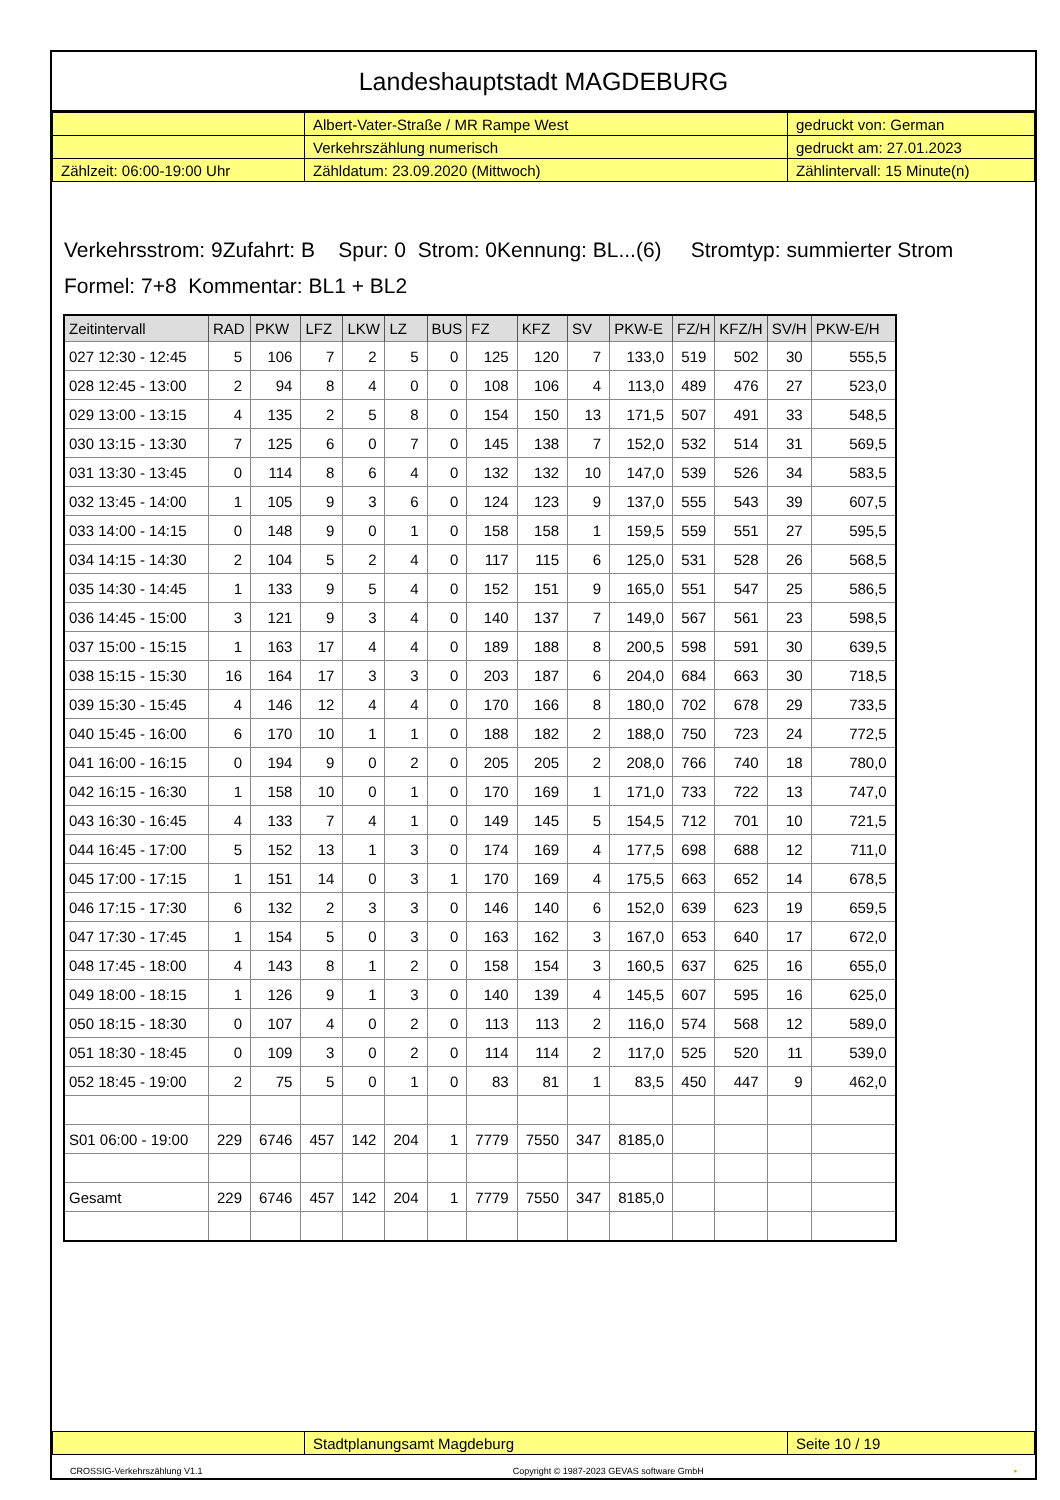Landeshauptstadt MAGDEBURG
| | Albert-Vater-Straße / MR Rampe West | gedruckt von: German |
| | Verkehrszählung numerisch | gedruckt am: 27.01.2023 |
| Zählzeit: 06:00-19:00 Uhr | Zähldatum: 23.09.2020 (Mittwoch) | Zählintervall: 15 Minute(n) |
Verkehrsstrom: 9Zufahrt: B Spur: 0 Strom: 0Kennung: BL...(6) Stromtyp: summierter Strom
Formel: 7+8 Kommentar: BL1 + BL2
| Zeitintervall | RAD | PKW | LFZ | LKW | LZ | BUS | FZ | KFZ | SV | PKW-E | FZ/H | KFZ/H | SV/H | PKW-E/H |
| --- | --- | --- | --- | --- | --- | --- | --- | --- | --- | --- | --- | --- | --- | --- |
| 027 12:30 - 12:45 | 5 | 106 | 7 | 2 | 5 | 0 | 125 | 120 | 7 | 133,0 | 519 | 502 | 30 | 555,5 |
| 028 12:45 - 13:00 | 2 | 94 | 8 | 4 | 0 | 0 | 108 | 106 | 4 | 113,0 | 489 | 476 | 27 | 523,0 |
| 029 13:00 - 13:15 | 4 | 135 | 2 | 5 | 8 | 0 | 154 | 150 | 13 | 171,5 | 507 | 491 | 33 | 548,5 |
| 030 13:15 - 13:30 | 7 | 125 | 6 | 0 | 7 | 0 | 145 | 138 | 7 | 152,0 | 532 | 514 | 31 | 569,5 |
| 031 13:30 - 13:45 | 0 | 114 | 8 | 6 | 4 | 0 | 132 | 132 | 10 | 147,0 | 539 | 526 | 34 | 583,5 |
| 032 13:45 - 14:00 | 1 | 105 | 9 | 3 | 6 | 0 | 124 | 123 | 9 | 137,0 | 555 | 543 | 39 | 607,5 |
| 033 14:00 - 14:15 | 0 | 148 | 9 | 0 | 1 | 0 | 158 | 158 | 1 | 159,5 | 559 | 551 | 27 | 595,5 |
| 034 14:15 - 14:30 | 2 | 104 | 5 | 2 | 4 | 0 | 117 | 115 | 6 | 125,0 | 531 | 528 | 26 | 568,5 |
| 035 14:30 - 14:45 | 1 | 133 | 9 | 5 | 4 | 0 | 152 | 151 | 9 | 165,0 | 551 | 547 | 25 | 586,5 |
| 036 14:45 - 15:00 | 3 | 121 | 9 | 3 | 4 | 0 | 140 | 137 | 7 | 149,0 | 567 | 561 | 23 | 598,5 |
| 037 15:00 - 15:15 | 1 | 163 | 17 | 4 | 4 | 0 | 189 | 188 | 8 | 200,5 | 598 | 591 | 30 | 639,5 |
| 038 15:15 - 15:30 | 16 | 164 | 17 | 3 | 3 | 0 | 203 | 187 | 6 | 204,0 | 684 | 663 | 30 | 718,5 |
| 039 15:30 - 15:45 | 4 | 146 | 12 | 4 | 4 | 0 | 170 | 166 | 8 | 180,0 | 702 | 678 | 29 | 733,5 |
| 040 15:45 - 16:00 | 6 | 170 | 10 | 1 | 1 | 0 | 188 | 182 | 2 | 188,0 | 750 | 723 | 24 | 772,5 |
| 041 16:00 - 16:15 | 0 | 194 | 9 | 0 | 2 | 0 | 205 | 205 | 2 | 208,0 | 766 | 740 | 18 | 780,0 |
| 042 16:15 - 16:30 | 1 | 158 | 10 | 0 | 1 | 0 | 170 | 169 | 1 | 171,0 | 733 | 722 | 13 | 747,0 |
| 043 16:30 - 16:45 | 4 | 133 | 7 | 4 | 1 | 0 | 149 | 145 | 5 | 154,5 | 712 | 701 | 10 | 721,5 |
| 044 16:45 - 17:00 | 5 | 152 | 13 | 1 | 3 | 0 | 174 | 169 | 4 | 177,5 | 698 | 688 | 12 | 711,0 |
| 045 17:00 - 17:15 | 1 | 151 | 14 | 0 | 3 | 1 | 170 | 169 | 4 | 175,5 | 663 | 652 | 14 | 678,5 |
| 046 17:15 - 17:30 | 6 | 132 | 2 | 3 | 3 | 0 | 146 | 140 | 6 | 152,0 | 639 | 623 | 19 | 659,5 |
| 047 17:30 - 17:45 | 1 | 154 | 5 | 0 | 3 | 0 | 163 | 162 | 3 | 167,0 | 653 | 640 | 17 | 672,0 |
| 048 17:45 - 18:00 | 4 | 143 | 8 | 1 | 2 | 0 | 158 | 154 | 3 | 160,5 | 637 | 625 | 16 | 655,0 |
| 049 18:00 - 18:15 | 1 | 126 | 9 | 1 | 3 | 0 | 140 | 139 | 4 | 145,5 | 607 | 595 | 16 | 625,0 |
| 050 18:15 - 18:30 | 0 | 107 | 4 | 0 | 2 | 0 | 113 | 113 | 2 | 116,0 | 574 | 568 | 12 | 589,0 |
| 051 18:30 - 18:45 | 0 | 109 | 3 | 0 | 2 | 0 | 114 | 114 | 2 | 117,0 | 525 | 520 | 11 | 539,0 |
| 052 18:45 - 19:00 | 2 | 75 | 5 | 0 | 1 | 0 | 83 | 81 | 1 | 83,5 | 450 | 447 | 9 | 462,0 |
| S01 06:00 - 19:00 | 229 | 6746 | 457 | 142 | 204 | 1 | 7779 | 7550 | 347 | 8185,0 | | | | |
| Gesamt | 229 | 6746 | 457 | 142 | 204 | 1 | 7779 | 7550 | 347 | 8185,0 | | | | |
| | Stadtplanungsamt Magdeburg | Seite 10 / 19 |
CROSSIG-Verkehrszählung V1.1 Copyright © 1987-2023 GEVAS software GmbH ▪